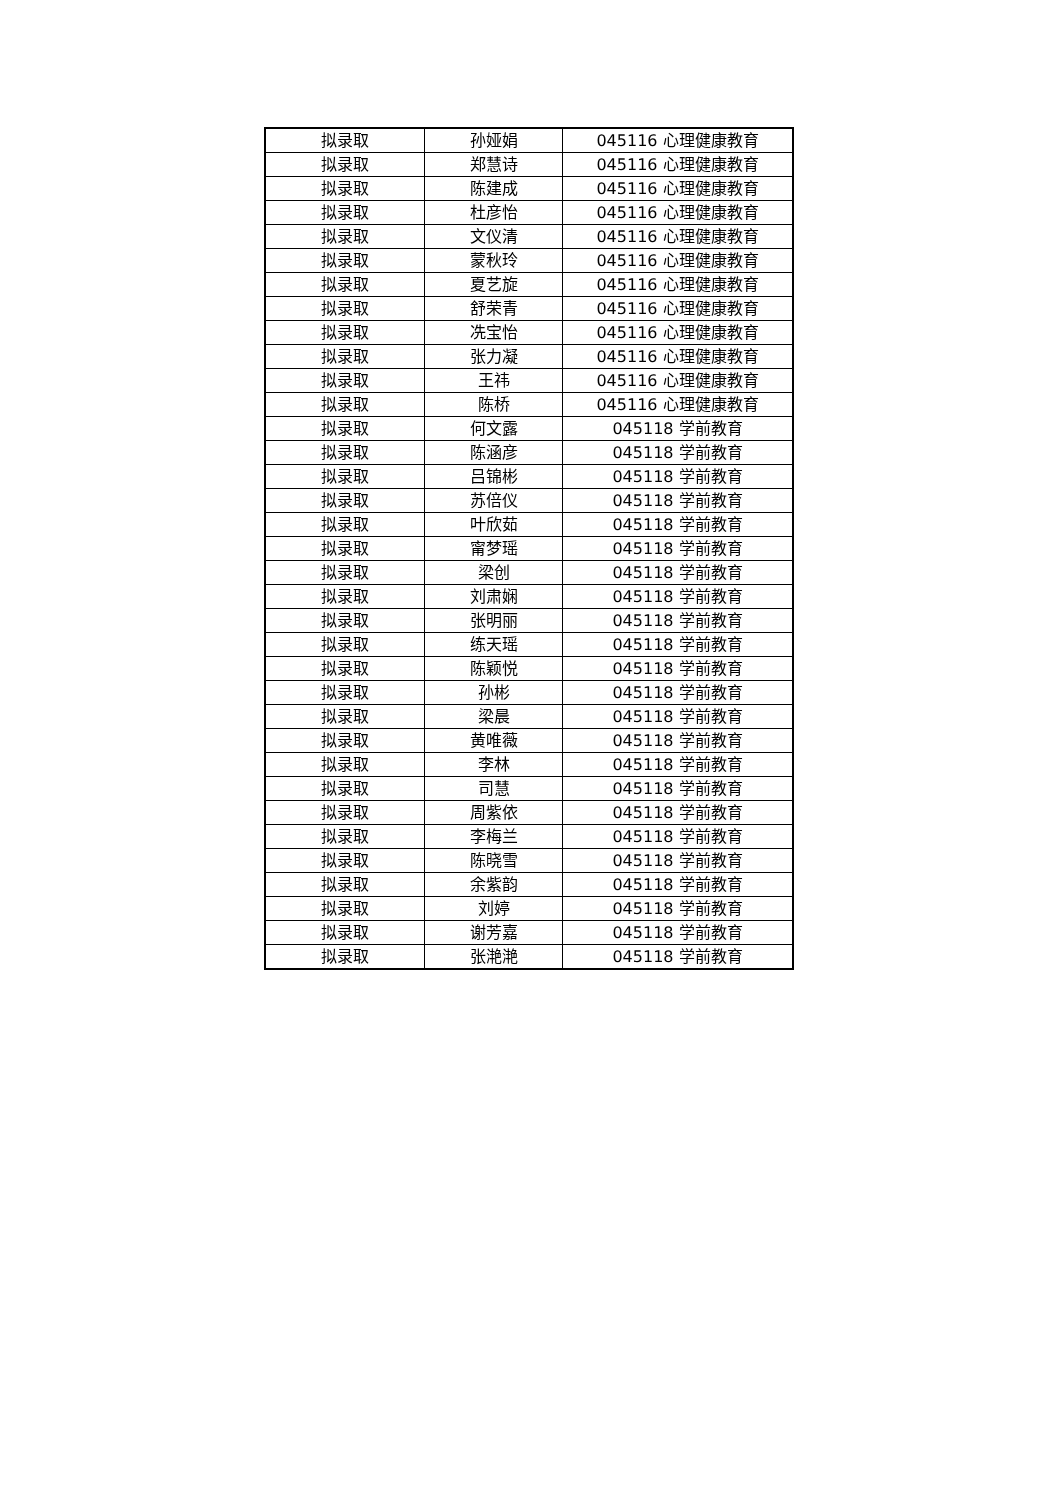| 拟录取 | 孙娅娟 | 045116 心理健康教育 |
| 拟录取 | 郑慧诗 | 045116 心理健康教育 |
| 拟录取 | 陈建成 | 045116 心理健康教育 |
| 拟录取 | 杜彦怡 | 045116 心理健康教育 |
| 拟录取 | 文仪清 | 045116 心理健康教育 |
| 拟录取 | 蒙秋玲 | 045116 心理健康教育 |
| 拟录取 | 夏艺旋 | 045116 心理健康教育 |
| 拟录取 | 舒荣青 | 045116 心理健康教育 |
| 拟录取 | 冼宝怡 | 045116 心理健康教育 |
| 拟录取 | 张力凝 | 045116 心理健康教育 |
| 拟录取 | 王祎 | 045116 心理健康教育 |
| 拟录取 | 陈桥 | 045116 心理健康教育 |
| 拟录取 | 何文露 | 045118 学前教育 |
| 拟录取 | 陈涵彦 | 045118 学前教育 |
| 拟录取 | 吕锦彬 | 045118 学前教育 |
| 拟录取 | 苏倍仪 | 045118 学前教育 |
| 拟录取 | 叶欣茹 | 045118 学前教育 |
| 拟录取 | 甯梦瑶 | 045118 学前教育 |
| 拟录取 | 梁创 | 045118 学前教育 |
| 拟录取 | 刘肃娴 | 045118 学前教育 |
| 拟录取 | 张明丽 | 045118 学前教育 |
| 拟录取 | 练天瑶 | 045118 学前教育 |
| 拟录取 | 陈颖悦 | 045118 学前教育 |
| 拟录取 | 孙彬 | 045118 学前教育 |
| 拟录取 | 梁晨 | 045118 学前教育 |
| 拟录取 | 黄唯薇 | 045118 学前教育 |
| 拟录取 | 李林 | 045118 学前教育 |
| 拟录取 | 司慧 | 045118 学前教育 |
| 拟录取 | 周紫依 | 045118 学前教育 |
| 拟录取 | 李梅兰 | 045118 学前教育 |
| 拟录取 | 陈晓雪 | 045118 学前教育 |
| 拟录取 | 余紫韵 | 045118 学前教育 |
| 拟录取 | 刘婷 | 045118 学前教育 |
| 拟录取 | 谢芳嘉 | 045118 学前教育 |
| 拟录取 | 张滟滟 | 045118 学前教育 |